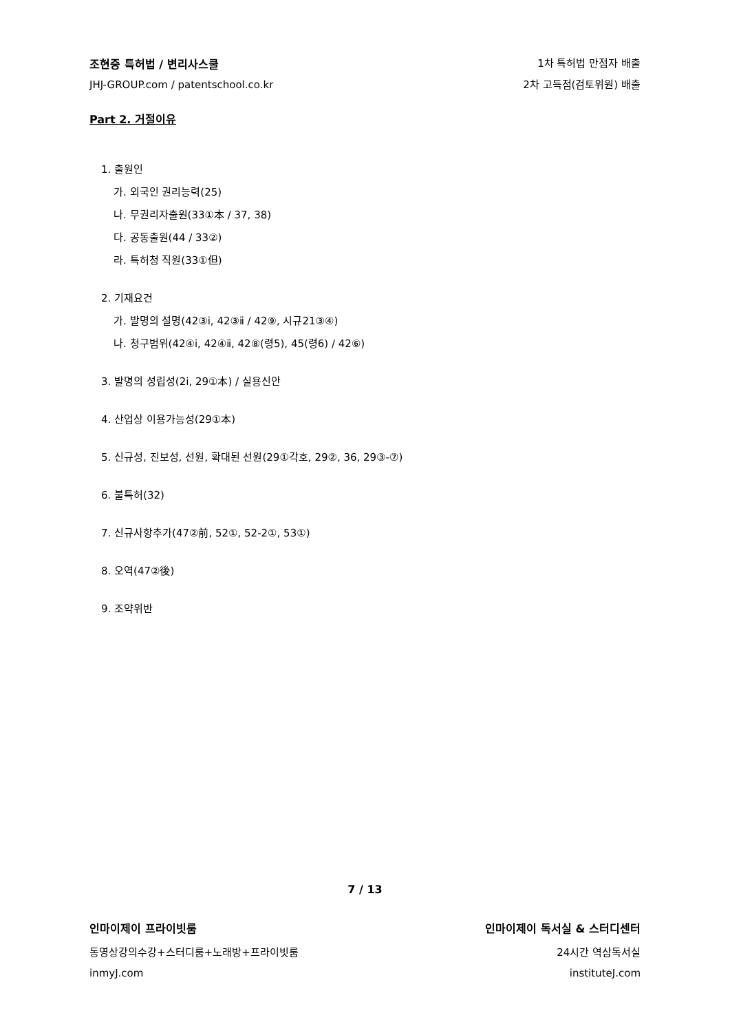조현중 특허법 / 변리사스쿨
JHJ-GROUP.com / patentschool.co.kr
1차 특허법 만점자 배출
2차 고득점(검토위원) 배출
Part 2. 거절이유
1. 출원인
가. 외국인 권리능력(25)
나. 무권리자출원(33①本 / 37, 38)
다. 공동출원(44 / 33②)
라. 특허청 직원(33①但)
2. 기재요건
가. 발명의 설명(42③ⅰ, 42③ⅱ / 42⑨, 시규21③④)
나. 청구범위(42④ⅰ, 42④ⅱ, 42⑧(령5), 45(령6) / 42⑥)
3. 발명의 성립성(2ⅰ, 29①本) / 실용신안
4. 산업상 이용가능성(29①本)
5. 신규성, 진보성, 선원, 확대된 선원(29①각호, 29②, 36, 29③-⑦)
6. 불특허(32)
7. 신규사항추가(47②前, 52①, 52-2①, 53①)
8. 오역(47②後)
9. 조약위반
7 / 13
인마이제이 프라이빗룸
동영상강의수강+스터디룸+노래방+프라이빗룸
inmyJ.com
인마이제이 독서실 & 스터디센터
24시간 역삼독서실
instituteJ.com